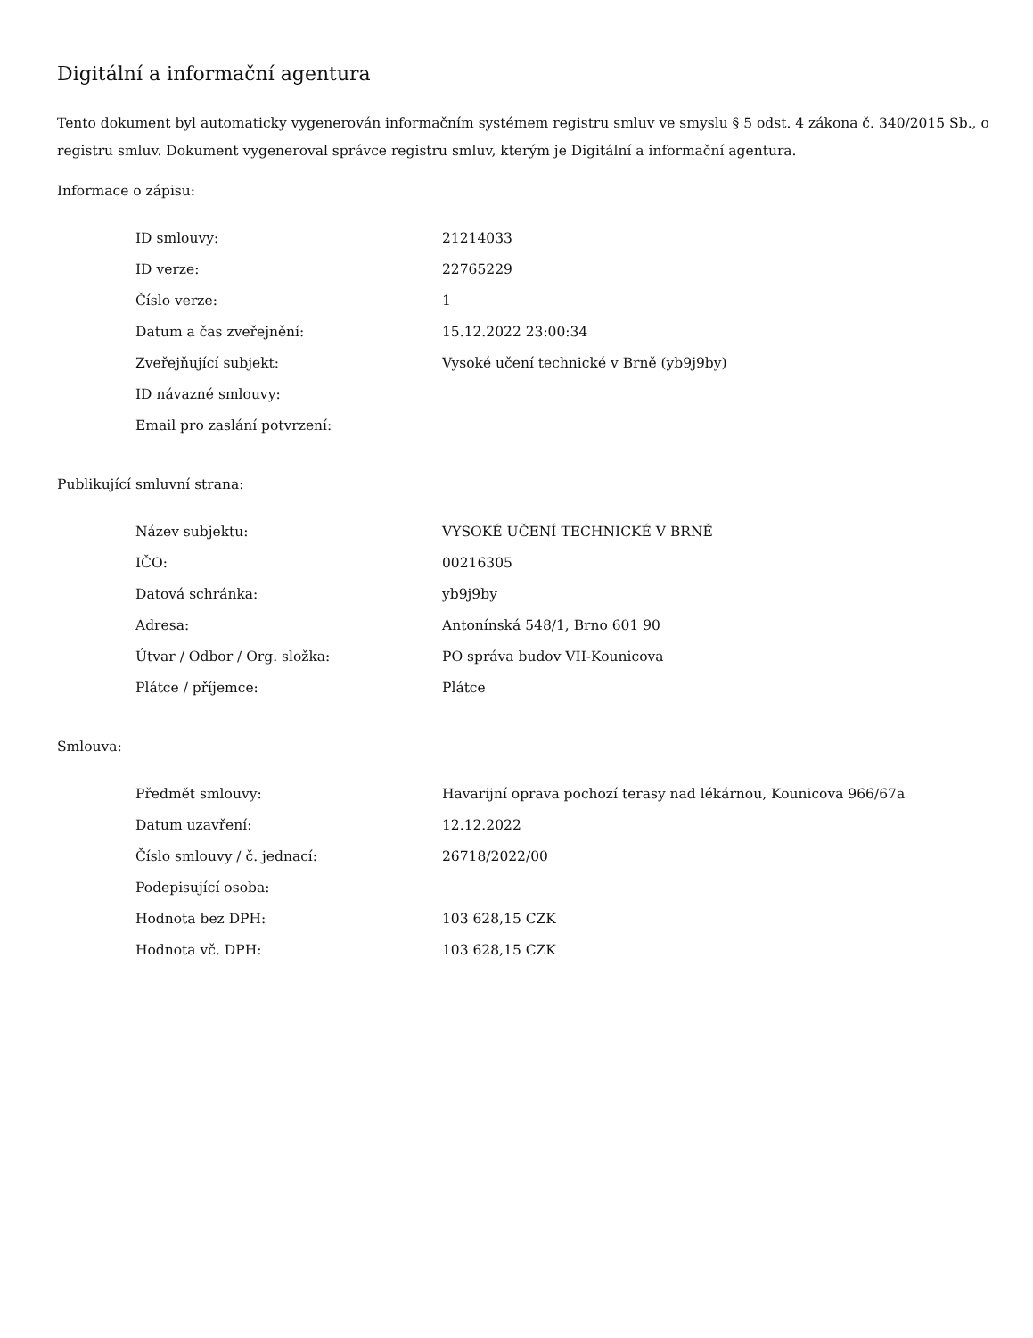Digitální a informační agentura
Tento dokument byl automaticky vygenerován informačním systémem registru smluv ve smyslu § 5 odst. 4 zákona č. 340/2015 Sb., o registru smluv. Dokument vygeneroval správce registru smluv, kterým je Digitální a informační agentura.
Informace o zápisu:
| ID smlouvy: | 21214033 |
| ID verze: | 22765229 |
| Číslo verze: | 1 |
| Datum a čas zveřejnění: | 15.12.2022 23:00:34 |
| Zveřejňující subjekt: | Vysoké učení technické v Brně (yb9j9by) |
| ID návazné smlouvy: | |
| Email pro zaslání potvrzení: | |
Publikující smluvní strana:
| Název subjektu: | VYSOKÉ UČENÍ TECHNICKÉ V BRNĚ |
| IČO: | 00216305 |
| Datová schránka: | yb9j9by |
| Adresa: | Antonínská 548/1, Brno 601 90 |
| Útvar / Odbor / Org. složka: | PO správa budov VII-Kounicova |
| Plátce / příjemce: | Plátce |
Smlouva:
| Předmět smlouvy: | Havarijní oprava pochozí terasy nad lékárnou, Kounicova 966/67a |
| Datum uzavření: | 12.12.2022 |
| Číslo smlouvy / č. jednací: | 26718/2022/00 |
| Podepisující osoba: | |
| Hodnota bez DPH: | 103 628,15 CZK |
| Hodnota vč. DPH: | 103 628,15 CZK |